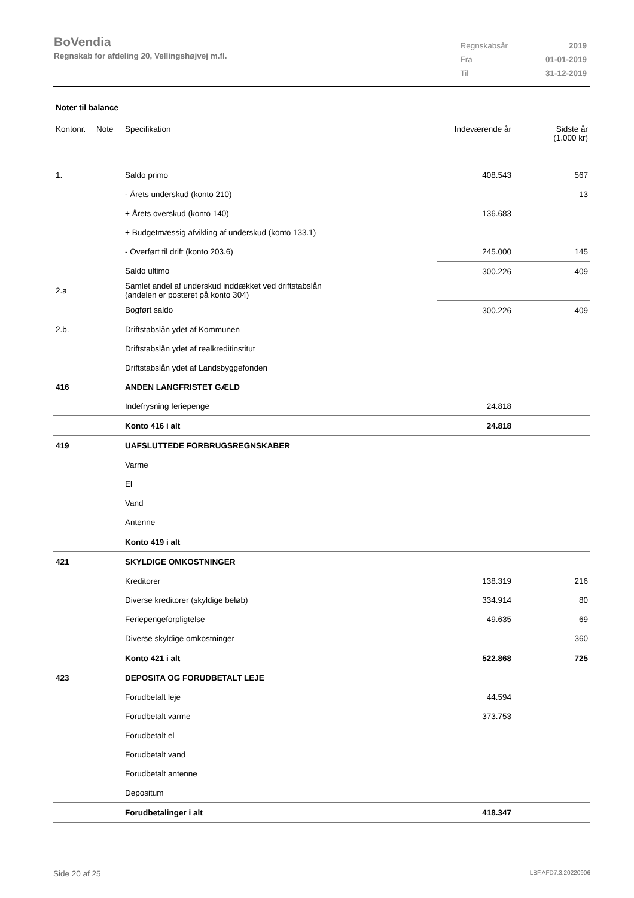BoVendia
Regnskab for afdeling 20, Vellingshøjvej m.fl.
| Regnskabsår | 2019 |
| Fra | 01-01-2019 |
| Til | 31-12-2019 |
Noter til balance
| Kontonr. | Note | Specifikation | Indeværende år | Sidste år (1.000 kr) |
| --- | --- | --- | --- | --- |
| 1. | | Saldo primo | 408.543 | 567 |
| | | - Årets underskud (konto 210) | | 13 |
| | | + Årets overskud (konto 140) | 136.683 | |
| | | + Budgetmæssig afvikling af underskud (konto 133.1) | | |
| | | - Overført til drift (konto 203.6) | 245.000 | 145 |
| | | Saldo ultimo | 300.226 | 409 |
| 2.a | | Samlet andel af underskud inddækket ved driftstabslån (andelen er posteret på konto 304) | | |
| | | Bogført saldo | 300.226 | 409 |
| 2.b. | | Driftstabslån ydet af Kommunen | | |
| | | Driftstabslån ydet af realkreditinstitut | | |
| | | Driftstabslån ydet af Landsbyggefonden | | |
| 416 | | ANDEN LANGFRISTET GÆLD | | |
| | | Indefrysning feriepenge | 24.818 | |
| | | Konto 416 i alt | 24.818 | |
| 419 | | UAFSLUTTEDE FORBRUGSREGNSKABER | | |
| | | Varme | | |
| | | El | | |
| | | Vand | | |
| | | Antenne | | |
| | | Konto 419 i alt | | |
| 421 | | SKYLDIGE OMKOSTNINGER | | |
| | | Kreditorer | 138.319 | 216 |
| | | Diverse kreditorer (skyldige beløb) | 334.914 | 80 |
| | | Feriepengeforpligtelse | 49.635 | 69 |
| | | Diverse skyldige omkostninger | | 360 |
| | | Konto 421 i alt | 522.868 | 725 |
| 423 | | DEPOSITA OG FORUDBETALT LEJE | | |
| | | Forudbetalt leje | 44.594 | |
| | | Forudbetalt varme | 373.753 | |
| | | Forudbetalt el | | |
| | | Forudbetalt vand | | |
| | | Forudbetalt antenne | | |
| | | Depositum | | |
| | | Forudbetalinger i alt | 418.347 | |
Side 20 af 25 LBF.AFD7.3.20220906